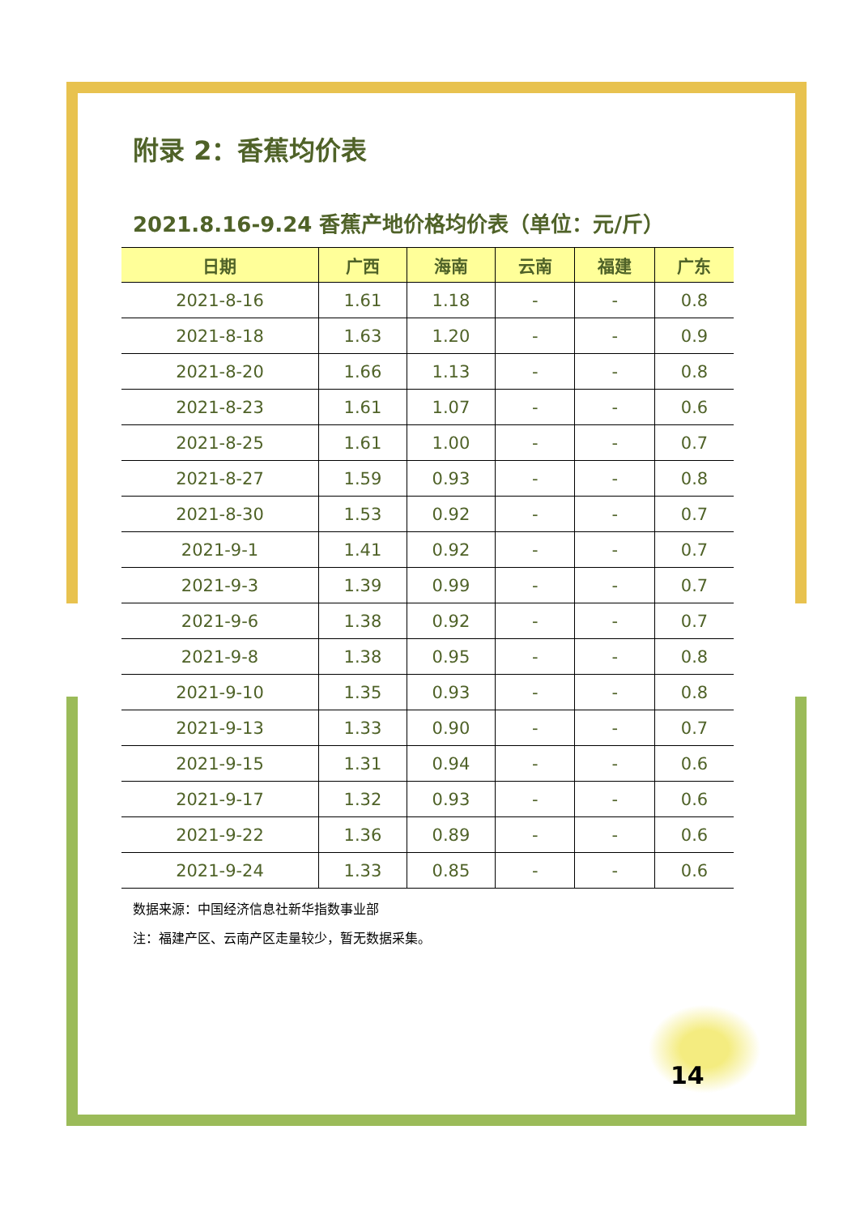附录 2：香蕉均价表
2021.8.16-9.24 香蕉产地价格均价表（单位：元/斤）
| 日期 | 广西 | 海南 | 云南 | 福建 | 广东 |
| --- | --- | --- | --- | --- | --- |
| 2021-8-16 | 1.61 | 1.18 | - | - | 0.8 |
| 2021-8-18 | 1.63 | 1.20 | - | - | 0.9 |
| 2021-8-20 | 1.66 | 1.13 | - | - | 0.8 |
| 2021-8-23 | 1.61 | 1.07 | - | - | 0.6 |
| 2021-8-25 | 1.61 | 1.00 | - | - | 0.7 |
| 2021-8-27 | 1.59 | 0.93 | - | - | 0.8 |
| 2021-8-30 | 1.53 | 0.92 | - | - | 0.7 |
| 2021-9-1 | 1.41 | 0.92 | - | - | 0.7 |
| 2021-9-3 | 1.39 | 0.99 | - | - | 0.7 |
| 2021-9-6 | 1.38 | 0.92 | - | - | 0.7 |
| 2021-9-8 | 1.38 | 0.95 | - | - | 0.8 |
| 2021-9-10 | 1.35 | 0.93 | - | - | 0.8 |
| 2021-9-13 | 1.33 | 0.90 | - | - | 0.7 |
| 2021-9-15 | 1.31 | 0.94 | - | - | 0.6 |
| 2021-9-17 | 1.32 | 0.93 | - | - | 0.6 |
| 2021-9-22 | 1.36 | 0.89 | - | - | 0.6 |
| 2021-9-24 | 1.33 | 0.85 | - | - | 0.6 |
数据来源：中国经济信息社新华指数事业部
注：福建产区、云南产区走量较少，暂无数据采集。
14